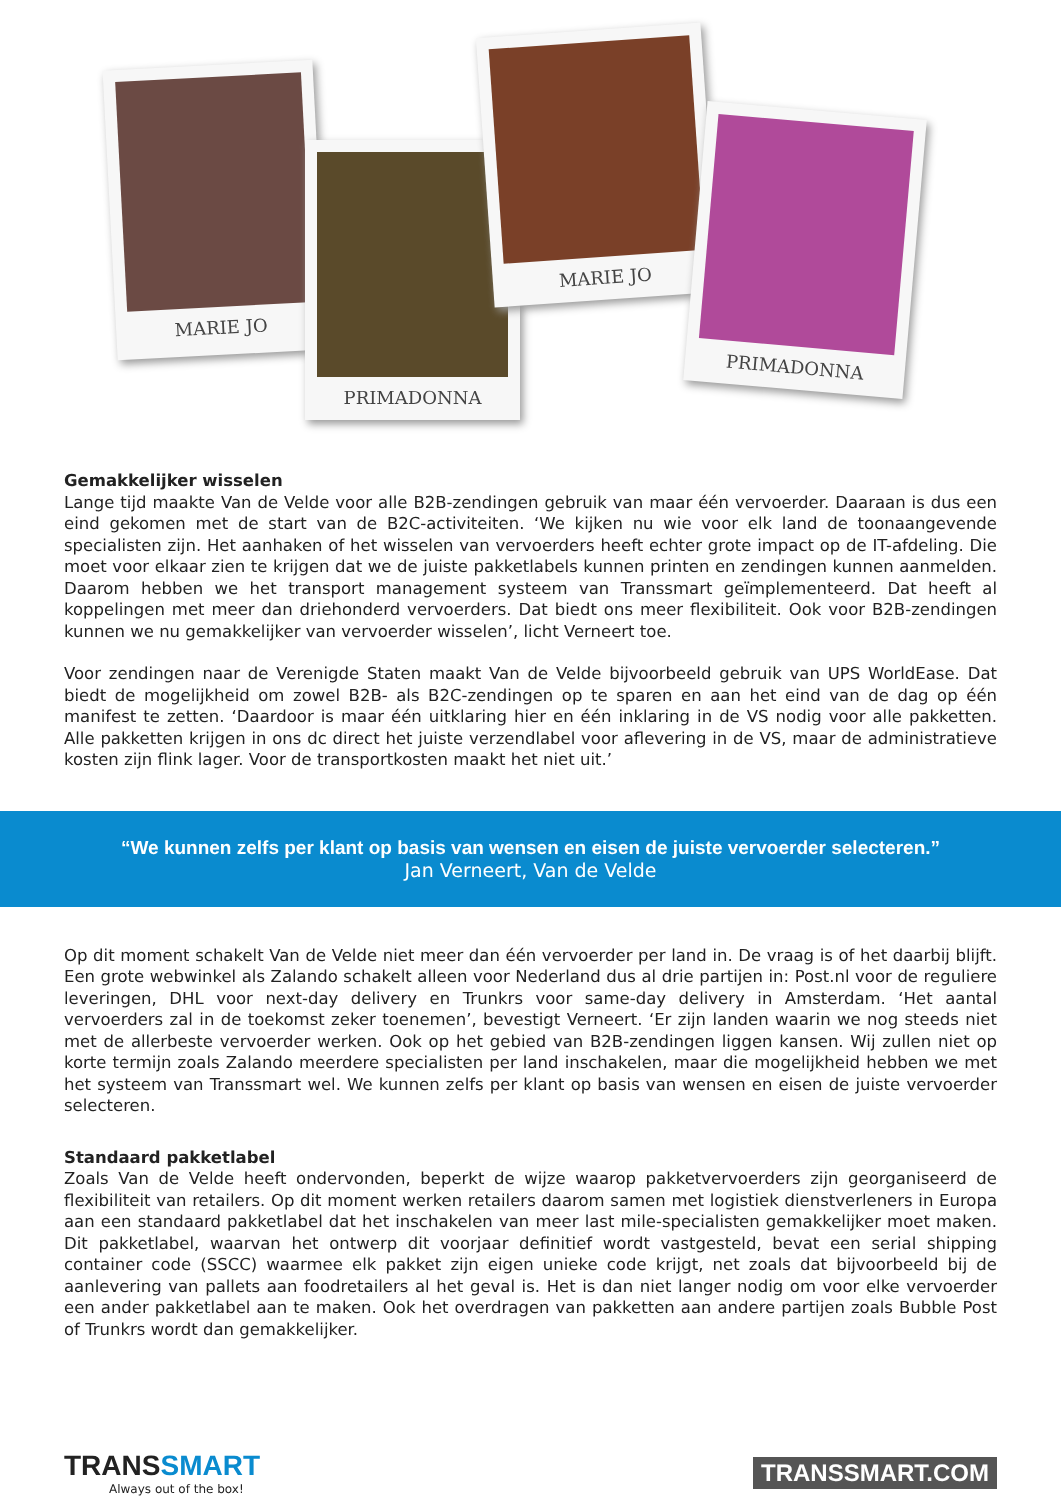MARIE JO
PRIMADONNA
MARIE JO
PRIMADONNA
Gemakkelijker wisselen
Lange tijd maakte Van de Velde voor alle B2B-zendingen gebruik van maar één vervoerder. Daaraan is dus een eind gekomen met de start van de B2C-activiteiten. ‘We kijken nu wie voor elk land de toonaangevende specialisten zijn. Het aanhaken of het wisselen van vervoerders heeft echter grote impact op de IT-afdeling. Die moet voor elkaar zien te krijgen dat we de juiste pakketlabels kunnen printen en zendingen kunnen aanmelden. Daarom hebben we het transport management systeem van Transsmart geïmplementeerd. Dat heeft al koppelingen met meer dan driehonderd vervoerders. Dat biedt ons meer flexibiliteit. Ook voor B2B-zendingen kunnen we nu gemakkelijker van vervoerder wisselen’, licht Verneert toe.
Voor zendingen naar de Verenigde Staten maakt Van de Velde bijvoorbeeld gebruik van UPS WorldEase. Dat biedt de mogelijkheid om zowel B2B- als B2C-zendingen op te sparen en aan het eind van de dag op één manifest te zetten. ‘Daardoor is maar één uitklaring hier en één inklaring in de VS nodig voor alle pakketten. Alle pakketten krijgen in ons dc direct het juiste verzendlabel voor aflevering in de VS, maar de administratieve kosten zijn flink lager. Voor de transportkosten maakt het niet uit.’
“We kunnen zelfs per klant op basis van wensen en eisen de juiste vervoerder selecteren.”
Jan Verneert, Van de Velde
Op dit moment schakelt Van de Velde niet meer dan één vervoerder per land in. De vraag is of het daarbij blijft. Een grote webwinkel als Zalando schakelt alleen voor Nederland dus al drie partijen in: Post.nl voor de reguliere leveringen, DHL voor next-day delivery en Trunkrs voor same-day delivery in Amsterdam. ‘Het aantal vervoerders zal in de toekomst zeker toenemen’, bevestigt Verneert. ‘Er zijn landen waarin we nog steeds niet met de allerbeste vervoerder werken. Ook op het gebied van B2B-zendingen liggen kansen. Wij zullen niet op korte termijn zoals Zalando meerdere specialisten per land inschakelen, maar die mogelijkheid hebben we met het systeem van Transsmart wel. We kunnen zelfs per klant op basis van wensen en eisen de juiste vervoerder selecteren.
Standaard pakketlabel
Zoals Van de Velde heeft ondervonden, beperkt de wijze waarop pakketvervoerders zijn georganiseerd de flexibiliteit van retailers. Op dit moment werken retailers daarom samen met logistiek dienstverleners in Europa aan een standaard pakketlabel dat het inschakelen van meer last mile-specialisten gemakkelijker moet maken. Dit pakketlabel, waarvan het ontwerp dit voorjaar definitief wordt vastgesteld, bevat een serial shipping container code (SSCC) waarmee elk pakket zijn eigen unieke code krijgt, net zoals dat bijvoorbeeld bij de aanlevering van pallets aan foodretailers al het geval is. Het is dan niet langer nodig om voor elke vervoerder een ander pakketlabel aan te maken. Ook het overdragen van pakketten aan andere partijen zoals Bubble Post of Trunkrs wordt dan gemakkelijker.
TRANSSMART
Always out of the box!
TRANSSMART.COM